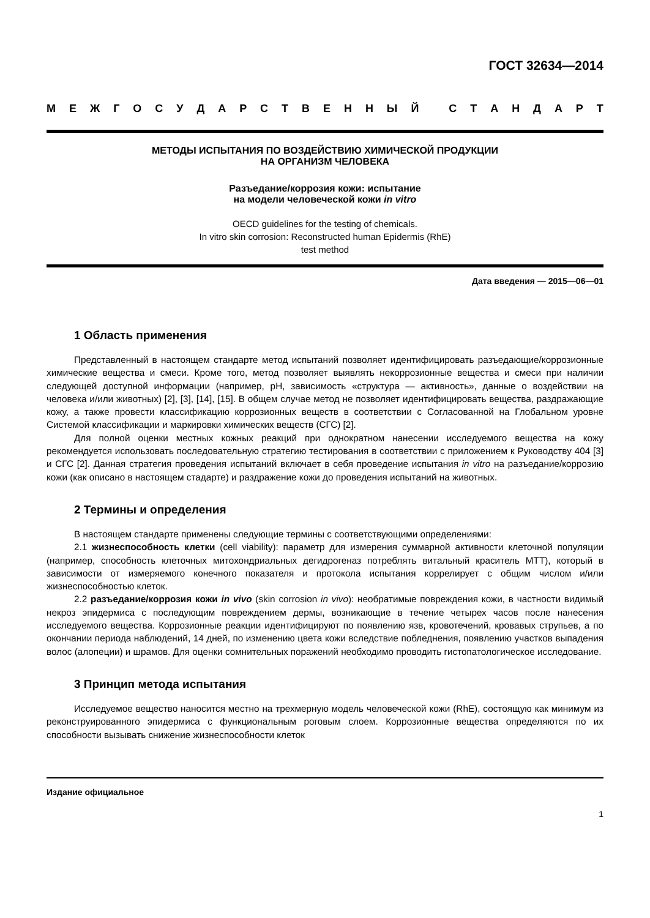ГОСТ 32634—2014
МЕЖГОСУДАРСТВЕННЫЙ СТАНДАРТ
МЕТОДЫ ИСПЫТАНИЯ ПО ВОЗДЕЙСТВИЮ ХИМИЧЕСКОЙ ПРОДУКЦИИ
НА ОРГАНИЗМ ЧЕЛОВЕКА
Разъедание/коррозия кожи: испытание
на модели человеческой кожи in vitro
OECD guidelines for the testing of chemicals.
In vitro skin corrosion: Reconstructed human Epidermis (RhE)
test method
Дата введения — 2015—06—01
1 Область применения
Представленный в настоящем стандарте метод испытаний позволяет идентифицировать разъедающие/коррозионные химические вещества и смеси. Кроме того, метод позволяет выявлять некоррозионные вещества и смеси при наличии следующей доступной информации (например, pH, зависимость «структура — активность», данные о воздействии на человека и/или животных) [2], [3], [14], [15]. В общем случае метод не позволяет идентифицировать вещества, раздражающие кожу, а также провести классификацию коррозионных веществ в соответствии с Согласованной на Глобальном уровне Системой классификации и маркировки химических веществ (СГС) [2].
Для полной оценки местных кожных реакций при однократном нанесении исследуемого вещества на кожу рекомендуется использовать последовательную стратегию тестирования в соответствии с приложением к Руководству 404 [3] и СГС [2]. Данная стратегия проведения испытаний включает в себя проведение испытания in vitro на разъедание/коррозию кожи (как описано в настоящем стадарте) и раздражение кожи до проведения испытаний на животных.
2 Термины и определения
В настоящем стандарте применены следующие термины с соответствующими определениями:
2.1 жизнеспособность клетки (cell viability): параметр для измерения суммарной активности клеточной популяции (например, способность клеточных митохондриальных дегидрогеназ потреблять витальный краситель МТТ), который в зависимости от измеряемого конечного показателя и протокола испытания коррелирует с общим числом и/или жизнеспособностью клеток.
2.2 разъедание/коррозия кожи in vivo (skin corrosion in vivo): необратимые повреждения кожи, в частности видимый некроз эпидермиса с последующим повреждением дермы, возникающие в течение четырех часов после нанесения исследуемого вещества. Коррозионные реакции идентифицируют по появлению язв, кровотечений, кровавых струпьев, а по окончании периода наблюдений, 14 дней, по изменению цвета кожи вследствие побледнения, появлению участков выпадения волос (алопеции) и шрамов. Для оценки сомнительных поражений необходимо проводить гистопатологическое исследование.
3 Принцип метода испытания
Исследуемое вещество наносится местно на трехмерную модель человеческой кожи (RhE), состоящую как минимум из реконструированного эпидермиса с функциональным роговым слоем. Коррозионные вещества определяются по их способности вызывать снижение жизнеспособности клеток
Издание официальное
1